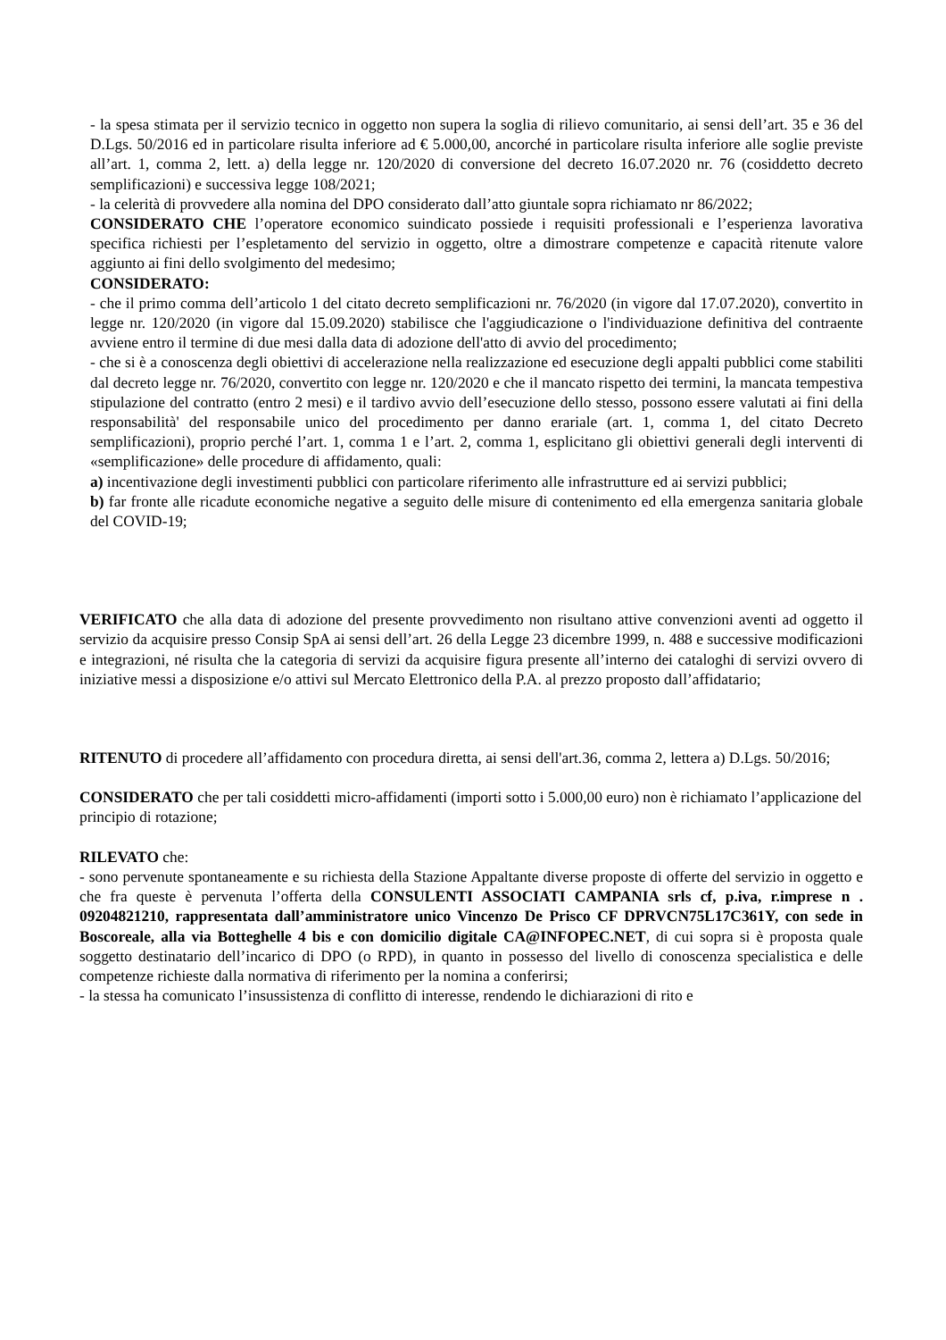- la spesa stimata per il servizio tecnico in oggetto non supera la soglia di rilievo comunitario, ai sensi dell’art. 35 e 36 del D.Lgs. 50/2016 ed in particolare risulta inferiore ad € 5.000,00, ancorché in particolare risulta inferiore alle soglie previste all’art. 1, comma 2, lett. a) della legge nr. 120/2020 di conversione del decreto 16.07.2020 nr. 76 (cosiddetto decreto semplificazioni) e successiva legge 108/2021;
- la celerità di provvedere alla nomina del DPO considerato dall’atto giuntale sopra richiamato nr 86/2022;
CONSIDERATO CHE l’operatore economico suindicato possiede i requisiti professionali e l’esperienza lavorativa specifica richiesti per l’espletamento del servizio in oggetto, oltre a dimostrare competenze e capacità ritenute valore aggiunto ai fini dello svolgimento del medesimo;
CONSIDERATO:
- che il primo comma dell’articolo 1 del citato decreto semplificazioni nr. 76/2020 (in vigore dal 17.07.2020), convertito in legge nr. 120/2020 (in vigore dal 15.09.2020) stabilisce che l'aggiudicazione o l'individuazione definitiva del contraente avviene entro il termine di due mesi dalla data di adozione dell'atto di avvio del procedimento;
- che si è a conoscenza degli obiettivi di accelerazione nella realizzazione ed esecuzione degli appalti pubblici come stabiliti dal decreto legge nr. 76/2020, convertito con legge nr. 120/2020 e che il mancato rispetto dei termini, la mancata tempestiva stipulazione del contratto (entro 2 mesi) e il tardivo avvio dell’esecuzione dello stesso, possono essere valutati ai fini della responsabilità' del responsabile unico del procedimento per danno erariale (art. 1, comma 1, del citato Decreto semplificazioni), proprio perché l’art. 1, comma 1 e l’art. 2, comma 1, esplicitano gli obiettivi generali degli interventi di «semplificazione» delle procedure di affidamento, quali:
a) incentivazione degli investimenti pubblici con particolare riferimento alle infrastrutture ed ai servizi pubblici;
b) far fronte alle ricadute economiche negative a seguito delle misure di contenimento ed ella emergenza sanitaria globale del COVID-19;
VERIFICATO che alla data di adozione del presente provvedimento non risultano attive convenzioni aventi ad oggetto il servizio da acquisire presso Consip SpA ai sensi dell’art. 26 della Legge 23 dicembre 1999, n. 488 e successive modificazioni e integrazioni, né risulta che la categoria di servizi da acquisire figura presente all’interno dei cataloghi di servizi ovvero di iniziative messi a disposizione e/o attivi sul Mercato Elettronico della P.A. al prezzo proposto dall’affidatario;
RITENUTO di procedere all’affidamento con procedura diretta, ai sensi dell'art.36, comma 2, lettera a) D.Lgs. 50/2016;
CONSIDERATO che per tali cosiddetti micro-affidamenti (importi sotto i 5.000,00 euro) non è richiamato l’applicazione del principio di rotazione;
RILEVATO che:
- sono pervenute spontaneamente e su richiesta della Stazione Appaltante diverse proposte di offerte del servizio in oggetto e che fra queste è pervenuta l’offerta della CONSULENTI ASSOCIATI CAMPANIA srls cf, p.iva, r.imprese n . 09204821210, rappresentata dall’amministratore unico Vincenzo De Prisco CF DPRVCN75L17C361Y, con sede in Boscoreale, alla via Botteghelle 4 bis e con domicilio digitale CA@INFOPEC.NET, di cui sopra si è proposta quale soggetto destinatario dell’incarico di DPO (o RPD), in quanto in possesso del livello di conoscenza specialistica e delle competenze richieste dalla normativa di riferimento per la nomina a conferirsi;
- la stessa ha comunicato l’insussistenza di conflitto di interesse, rendendo le dichiarazioni di rito e